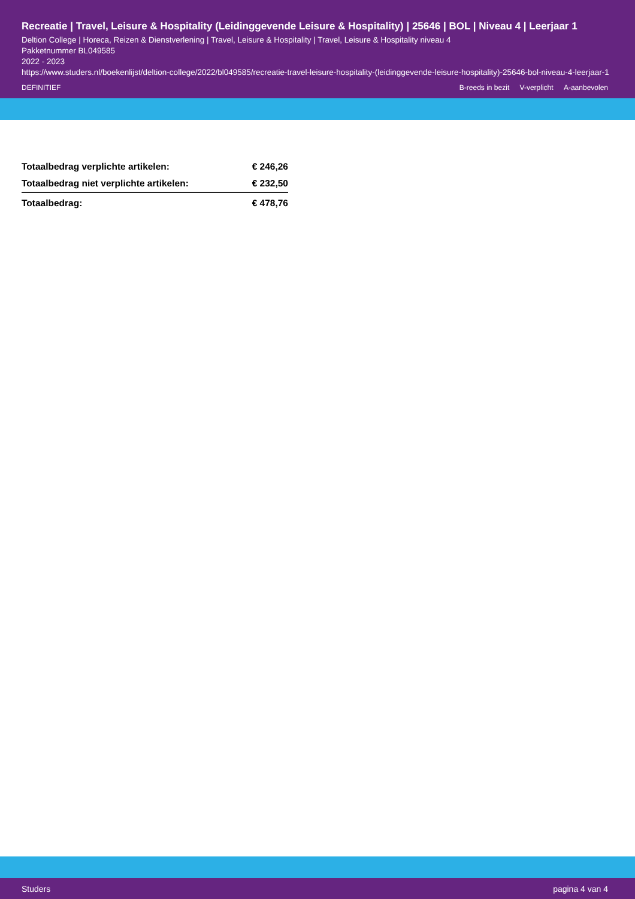Recreatie | Travel, Leisure & Hospitality (Leidinggevende Leisure & Hospitality) | 25646 | BOL | Niveau 4 | Leerjaar 1
Deltion College | Horeca, Reizen & Dienstverlening | Travel, Leisure & Hospitality | Travel, Leisure & Hospitality niveau 4
Pakketnummer BL049585
2022 - 2023
https://www.studers.nl/boekenlijst/deltion-college/2022/bl049585/recreatie-travel-leisure-hospitality-(leidinggevende-leisure-hospitality)-25646-bol-niveau-4-leerjaar-1
DEFINITIEF B-reeds in bezit V-verplicht A-aanbevolen
| Totaalbedrag verplichte artikelen: | € 246,26 |
| Totaalbedrag niet verplichte artikelen: | € 232,50 |
| Totaalbedrag: | € 478,76 |
Studers pagina 4 van 4